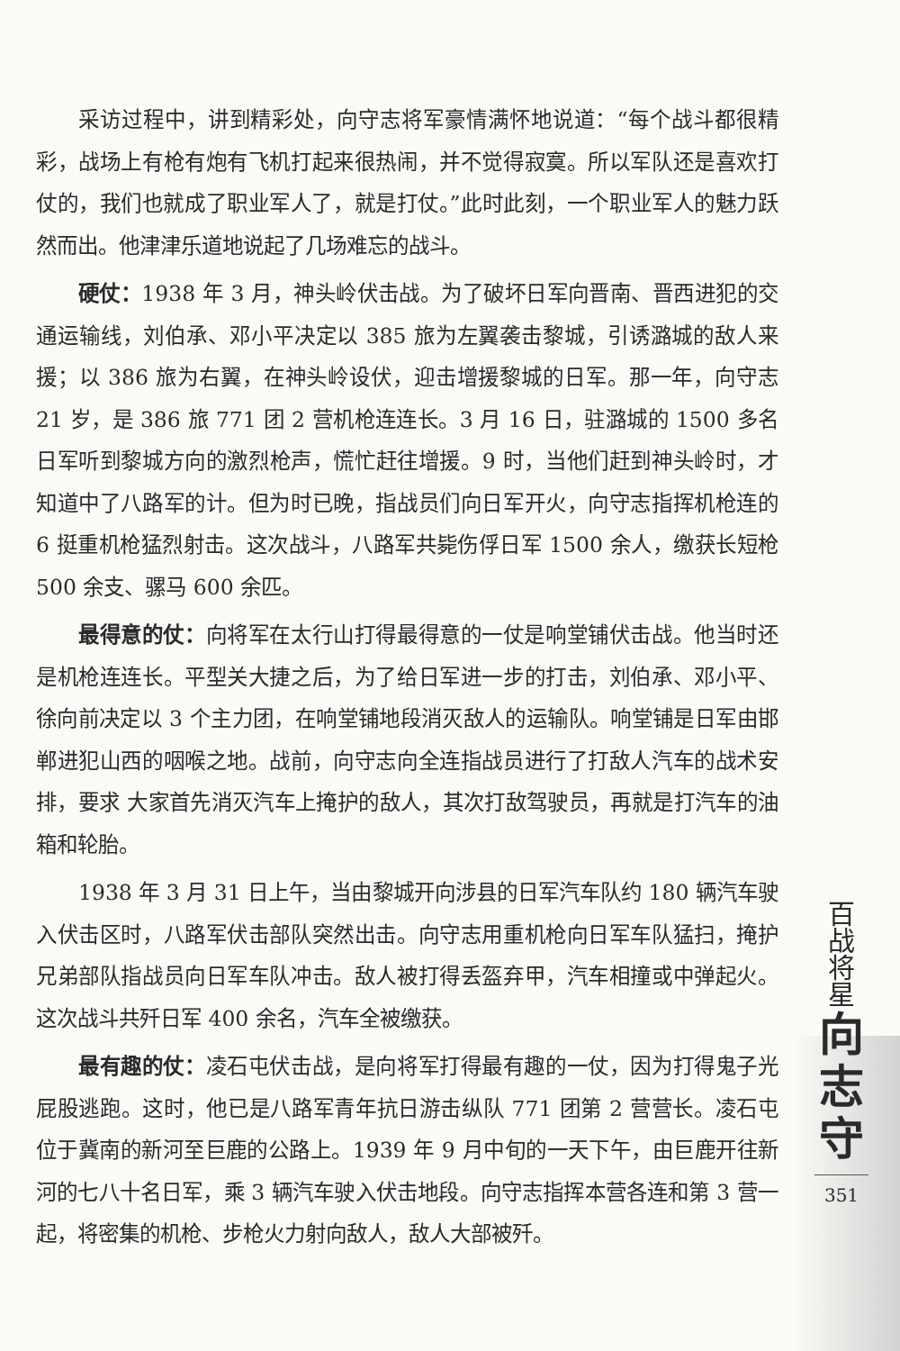采访过程中，讲到精彩处，向守志将军豪情满怀地说道：“每个战斗都很精彩，战场上有枪有炮有飞机打起来很热闹，并不觉得寂寞。所以军队还是喜欢打仗的，我们也就成了职业军人了，就是打仗。”此时此刻，一个职业军人的魅力跃然而出。他津津乐道地说起了几场难忘的战斗。
硬仗：1938 年 3 月，神头岭伏击战。为了破坏日军向晋南、晋西进犯的交通运输线，刘伯承、邓小平决定以 385 旅为左翼袭击黎城，引诱潞城的敌人来援；以 386 旅为右翼，在神头岭设伏，迎击增援黎城的日军。那一年，向守志 21 岁，是 386 旅 771 团 2 营机枪连连长。3 月 16 日，驻潞城的 1500 多名日军听到黎城方向的激烈枪声，慌忙赶往增援。9 时，当他们赶到神头岭时，才知道中了八路军的计。但为时已晚，指战员们向日军开火，向守志指挥机枪连的 6 挺重机枪猛烈射击。这次战斗，八路军共毙伤俘日军 1500 余人，缴获长短枪 500 余支、骡马 600 余匹。
最得意的仗：向将军在太行山打得最得意的一仗是响堂铺伏击战。他当时还是机枪连连长。平型关大捷之后，为了给日军进一步的打击，刘伯承、邓小平、徐向前决定以 3 个主力团，在响堂铺地段消灭敌人的运输队。响堂铺是日军由邯郸进犯山西的咽喉之地。战前，向守志向全连指战员进行了打敌人汽车的战术安排，要求 大家首先消灭汽车上掩护的敌人，其次打敌驾驶员，再就是打汽车的油箱和轮胎。
1938 年 3 月 31 日上午，当由黎城开向涉县的日军汽车队约 180 辆汽车驶入伏击区时，八路军伏击部队突然出击。向守志用重机枪向日军车队猛扫，掩护兄弟部队指战员向日军车队冲击。敌人被打得丢盔弃甲，汽车相撞或中弹起火。这次战斗共歼日军 400 余名，汽车全被缴获。
最有趣的仗：凌石屯伏击战，是向将军打得最有趣的一仗，因为打得鬼子光屁股逃跑。这时，他已是八路军青年抗日游击纵队 771 团第 2 营营长。凌石屯位于冀南的新河至巨鹿的公路上。1939 年 9 月中旬的一天下午，由巨鹿开往新河的七八十名日军，乘 3 辆汽车驶入伏击地段。向守志指挥本营各连和第 3 营一起，将密集的机枪、步枪火力射向敌人，敌人大部被歼。
百
战
将
星
向
志
守
351